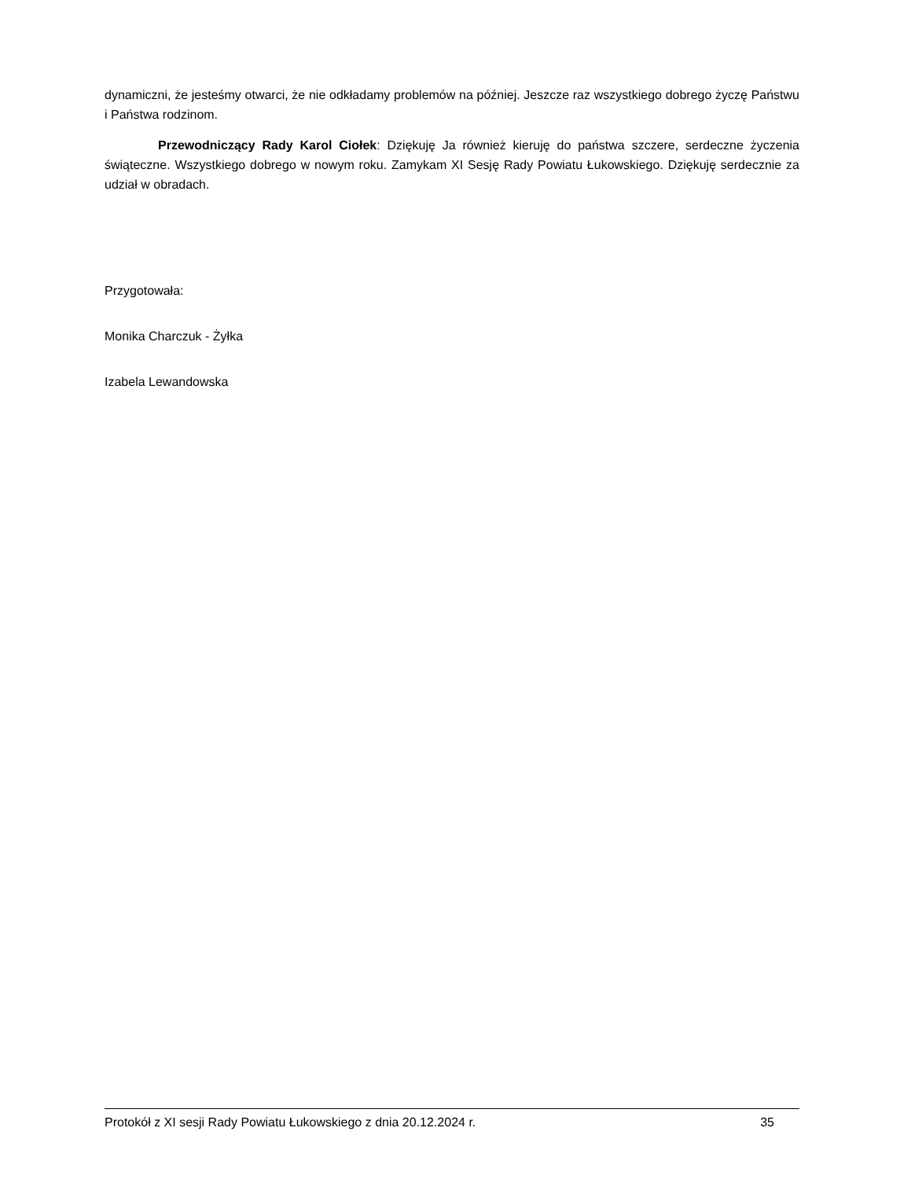dynamiczni, że jesteśmy otwarci, że nie odkładamy problemów na później. Jeszcze raz wszystkiego dobrego życzę Państwu i Państwa rodzinom.
Przewodniczący Rady Karol Ciołek: Dziękuję Ja również kieruję do państwa szczere, serdeczne życzenia świąteczne. Wszystkiego dobrego w nowym roku. Zamykam XI Sesję Rady Powiatu Łukowskiego. Dziękuję serdecznie za udział w obradach.
Przygotowała:
Monika Charczuk - Żyłka
Izabela Lewandowska
Protokół z XI sesji Rady Powiatu Łukowskiego z dnia 20.12.2024 r. 35